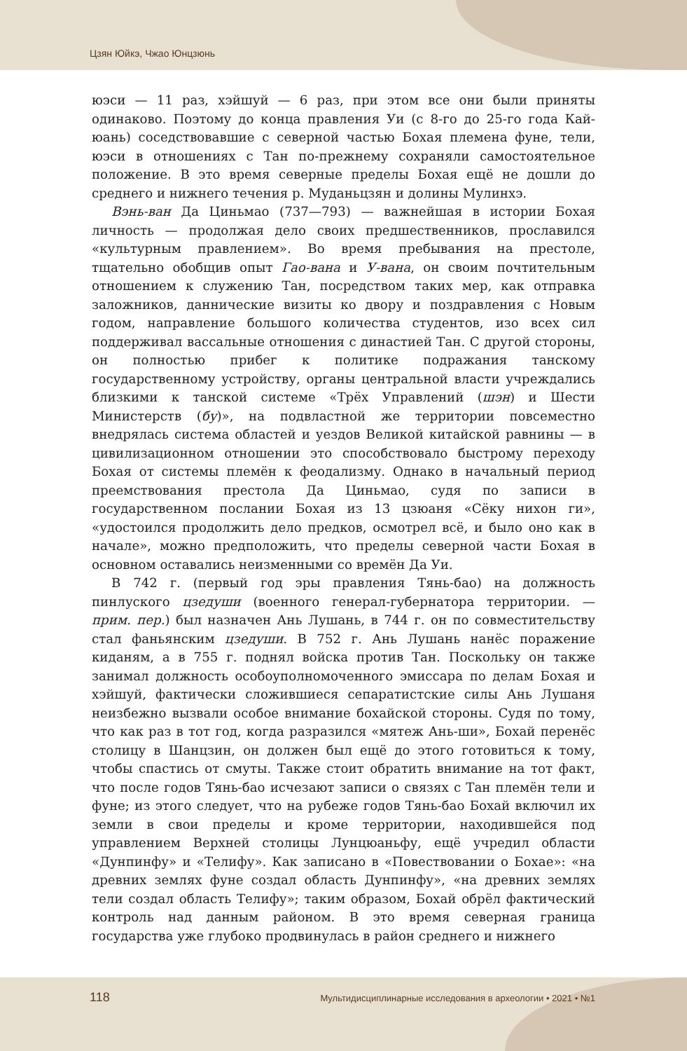Цзян Юйкэ, Чжао Юнцзюнь
юэси — 11 раз, хэйшуй — 6 раз, при этом все они были приняты одинаково. Поэтому до конца правления Уи (с 8-го до 25-го года Кай-юань) соседствовавшие с северной частью Бохая племена фуне, тели, юэси в отношениях с Тан по-прежнему сохраняли самостоятельное положение. В это время северные пределы Бохая ещё не дошли до среднего и нижнего течения р. Муданьцзян и долины Мулинхэ.
Вэнь-ван Да Циньмао (737—793) — важнейшая в истории Бохая личность — продолжая дело своих предшественников, прославился «культурным правлением». Во время пребывания на престоле, тщательно обобщив опыт Гао-вана и У-вана, он своим почтительным отношением к служению Тан, посредством таких мер, как отправка заложников, даннические визиты ко двору и поздравления с Новым годом, направление большого количества студентов, изо всех сил поддерживал вассальные отношения с династией Тан. С другой стороны, он полностью прибег к политике подражания танскому государственному устройству, органы центральной власти учреждались близкими к танской системе «Трёх Управлений (шэн) и Шести Министерств (бу)», на подвластной же территории повсеместно внедрялась система областей и уездов Великой китайской равнины — в цивилизационном отношении это способствовало быстрому переходу Бохая от системы племён к феодализму. Однако в начальный период преемствования престола Да Циньмао, судя по записи в государственном послании Бохая из 13 цзюаня «Сёку нихон ги», «удостоился продолжить дело предков, осмотрел всё, и было оно как в начале», можно предположить, что пределы северной части Бохая в основном оставались неизменными со времён Да Уи.
В 742 г. (первый год эры правления Тянь-бао) на должность пинлуского цзедуши (военного генерал-губернатора территории. — прим. пер.) был назначен Ань Лушань, в 744 г. он по совместительству стал фаньянским цзедуши. В 752 г. Ань Лушань нанёс поражение киданям, а в 755 г. поднял войска против Тан. Поскольку он также занимал должность особоуполномоченного эмиссара по делам Бохая и хэйшуй, фактически сложившиеся сепаратистские силы Ань Лушаня неизбежно вызвали особое внимание бохайской стороны. Судя по тому, что как раз в тот год, когда разразился «мятеж Ань-ши», Бохай перенёс столицу в Шанцзин, он должен был ещё до этого готовиться к тому, чтобы спастись от смуты. Также стоит обратить внимание на тот факт, что после годов Тянь-бао исчезают записи о связях с Тан племён тели и фуне; из этого следует, что на рубеже годов Тянь-бао Бохай включил их земли в свои пределы и кроме территории, находившейся под управлением Верхней столицы Лунцюаньфу, ещё учредил области «Дунпинфу» и «Телифу». Как записано в «Повествовании о Бохае»: «на древних землях фуне создал область Дунпинфу», «на древних землях тели создал область Телифу»; таким образом, Бохай обрёл фактический контроль над данным районом. В это время северная граница государства уже глубоко продвинулась в район среднего и нижнего
118 Мультидисциплинарные исследования в археологии • 2021 • №1